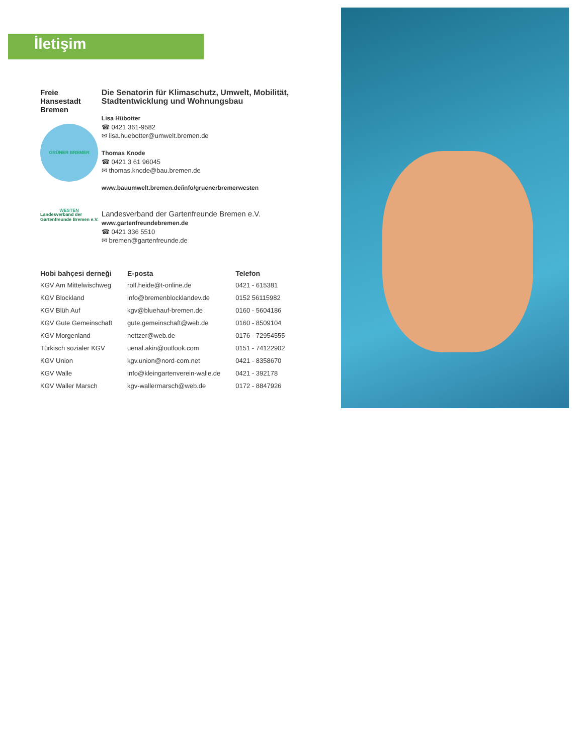İletişim
Freie
Hansestadt
Bremen
GRÜNER BREMER WESTEN
Landesverband der Gartenfreunde Bremen e.V.
Die Senatorin für Klimaschutz, Umwelt, Mobilität, Stadtentwicklung und Wohnungsbau
Lisa Hübotter
☎ 0421 361-9582
✉ lisa.huebotter@umwelt.bremen.de
Thomas Knode
☎ 0421 3 61 96045
✉ thomas.knode@bau.bremen.de
www.bauumwelt.bremen.de/info/gruenerbremerwesten
Landesverband der Gartenfreunde Bremen e.V.
www.gartenfreundebremen.de
☎ 0421 336 5510
✉ bremen@gartenfreunde.de
| Hobi bahçesi derneği | E-posta | Telefon |
| --- | --- | --- |
| KGV Am Mittelwischweg | rolf.heide@t-online.de | 0421 - 615381 |
| KGV Blockland | info@bremenblocklandev.de | 0152 56115982 |
| KGV Blüh Auf | kgv@bluehauf-bremen.de | 0160 - 5604186 |
| KGV Gute Gemeinschaft | gute.gemeinschaft@web.de | 0160 - 8509104 |
| KGV Morgenland | nettzer@web.de | 0176 - 72954555 |
| Türkisch sozialer KGV | uenal.akin@outlook.com | 0151 - 74122902 |
| KGV Union | kgv.union@nord-com.net | 0421 - 8358670 |
| KGV Walle | info@kleingartenverein-walle.de | 0421 - 392178 |
| KGV Waller Marsch | kgv-wallermarsch@web.de | 0172 - 8847926 |